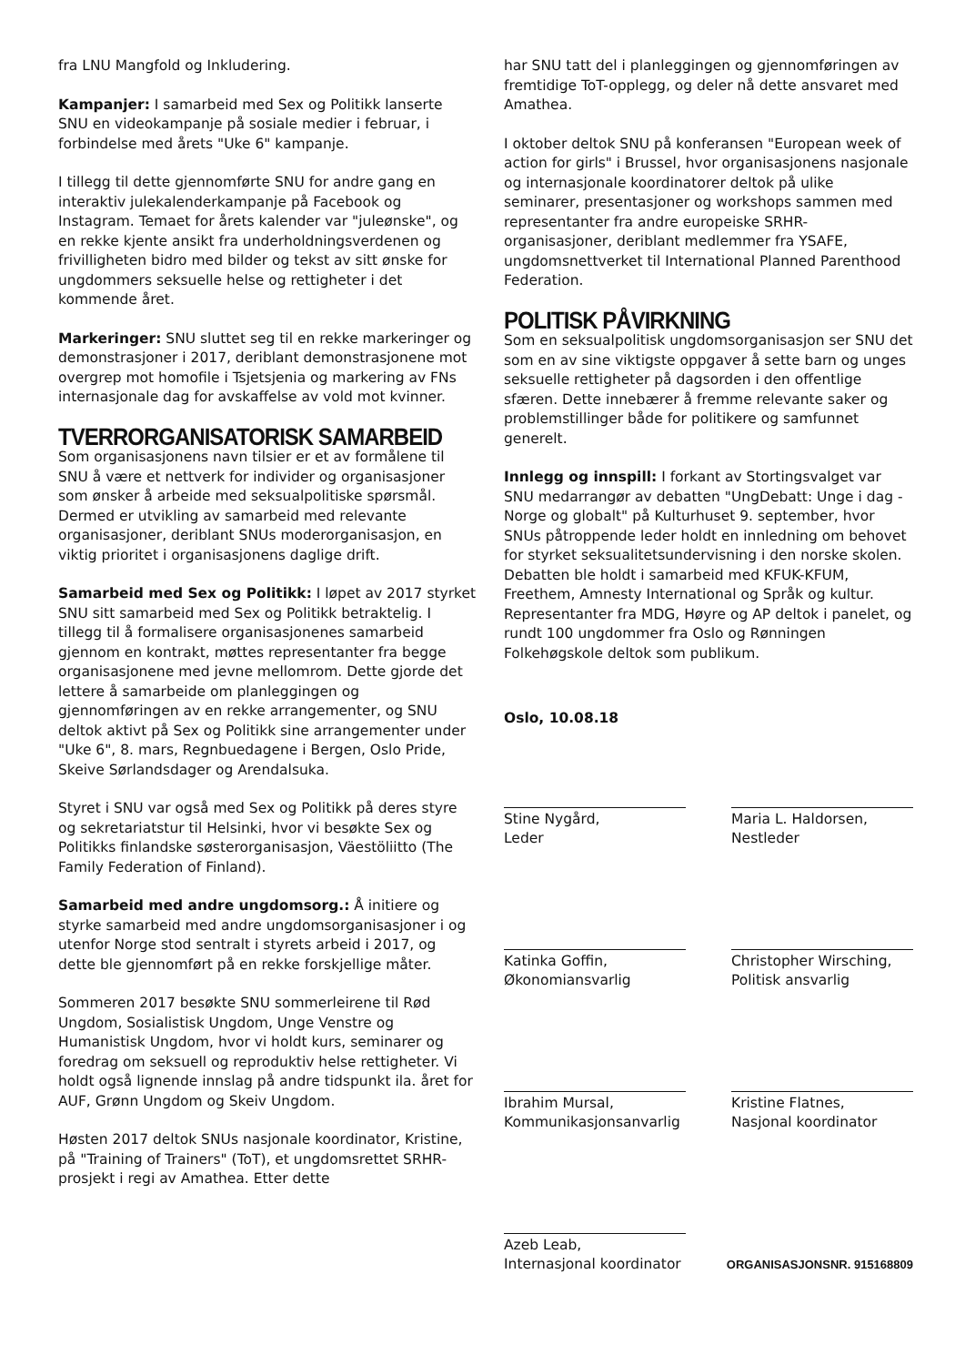fra LNU Mangfold og Inkludering.
Kampanjer: I samarbeid med Sex og Politikk lanserte SNU en videokampanje på sosiale medier i februar, i forbindelse med årets "Uke 6" kampanje.
I tillegg til dette gjennomførte SNU for andre gang en interaktiv julekalenderkampanje på Facebook og Instagram. Temaet for årets kalender var "juleønske", og en rekke kjente ansikt fra underholdningsverdenen og frivilligheten bidro med bilder og tekst av sitt ønske for ungdommers seksuelle helse og rettigheter i det kommende året.
Markeringer: SNU sluttet seg til en rekke markeringer og demonstrasjoner i 2017, deriblant demonstrasjonene mot overgrep mot homofile i Tsjetsjenia og markering av FNs internasjonale dag for avskaffelse av vold mot kvinner.
TVERRORGANISATORISK SAMARBEID
Som organisasjonens navn tilsier er et av formålene til SNU å være et nettverk for individer og organisasjoner som ønsker å arbeide med seksualpolitiske spørsmål. Dermed er utvikling av samarbeid med relevante organisasjoner, deriblant SNUs moderorganisasjon, en viktig prioritet i organisasjonens daglige drift.
Samarbeid med Sex og Politikk: I løpet av 2017 styrket SNU sitt samarbeid med Sex og Politikk betraktelig. I tillegg til å formalisere organisasjonenes samarbeid gjennom en kontrakt, møttes representanter fra begge organisasjonene med jevne mellomrom. Dette gjorde det lettere å samarbeide om planleggingen og gjennomføringen av en rekke arrangementer, og SNU deltok aktivt på Sex og Politikk sine arrangementer under "Uke 6", 8. mars, Regnbuedagene i Bergen, Oslo Pride, Skeive Sørlandsdager og Arendalsuka.
Styret i SNU var også med Sex og Politikk på deres styre og sekretariatstur til Helsinki, hvor vi besøkte Sex og Politikks finlandske søsterorganisasjon, Väestöliitto (The Family Federation of Finland).
Samarbeid med andre ungdomsorg.: Å initiere og styrke samarbeid med andre ungdomsorganisasjoner i og utenfor Norge stod sentralt i styrets arbeid i 2017, og dette ble gjennomført på en rekke forskjellige måter.
Sommeren 2017 besøkte SNU sommerleirene til Rød Ungdom, Sosialistisk Ungdom, Unge Venstre og Humanistisk Ungdom, hvor vi holdt kurs, seminarer og foredrag om seksuell og reproduktiv helse rettigheter. Vi holdt også lignende innslag på andre tidspunkt ila. året for AUF, Grønn Ungdom og Skeiv Ungdom.
Høsten 2017 deltok SNUs nasjonale koordinator, Kristine, på "Training of Trainers" (ToT), et ungdomsrettet SRHR-prosjekt i regi av Amathea. Etter dette
har SNU tatt del i planleggingen og gjennomføringen av fremtidige ToT-opplegg, og deler nå dette ansvaret med Amathea.
I oktober deltok SNU på konferansen "European week of action for girls" i Brussel, hvor organisasjonens nasjonale og internasjonale koordinatorer deltok på ulike seminarer, presentasjoner og workshops sammen med representanter fra andre europeiske SRHR-organisasjoner, deriblant medlemmer fra YSAFE, ungdomsnettverket til International Planned Parenthood Federation.
POLITISK PÅVIRKNING
Som en seksualpolitisk ungdomsorganisasjon ser SNU det som en av sine viktigste oppgaver å sette barn og unges seksuelle rettigheter på dagsorden i den offentlige sfæren. Dette innebærer å fremme relevante saker og problemstillinger både for politikere og samfunnet generelt.
Innlegg og innspill: I forkant av Stortingsvalget var SNU medarrangør av debatten "UngDebatt: Unge i dag - Norge og globalt" på Kulturhuset 9. september, hvor SNUs påtroppende leder holdt en innledning om behovet for styrket seksualitetsundervisning i den norske skolen. Debatten ble holdt i samarbeid med KFUK-KFUM, Freethem, Amnesty International og Språk og kultur. Representanter fra MDG, Høyre og AP deltok i panelet, og rundt 100 ungdommer fra Oslo og Rønningen Folkehøgskole deltok som publikum.
Oslo, 10.08.18
Stine Nygård,
Leder
Maria L. Haldorsen,
Nestleder
Katinka Goffin,
Økonomiansvarlig
Christopher Wirsching,
Politisk ansvarlig
Ibrahim Mursal,
Kommunikasjonsanvarlig
Kristine Flatnes,
Nasjonal koordinator
Azeb Leab,
Internasjonal koordinator
ORGANISASJONSNR. 915168809